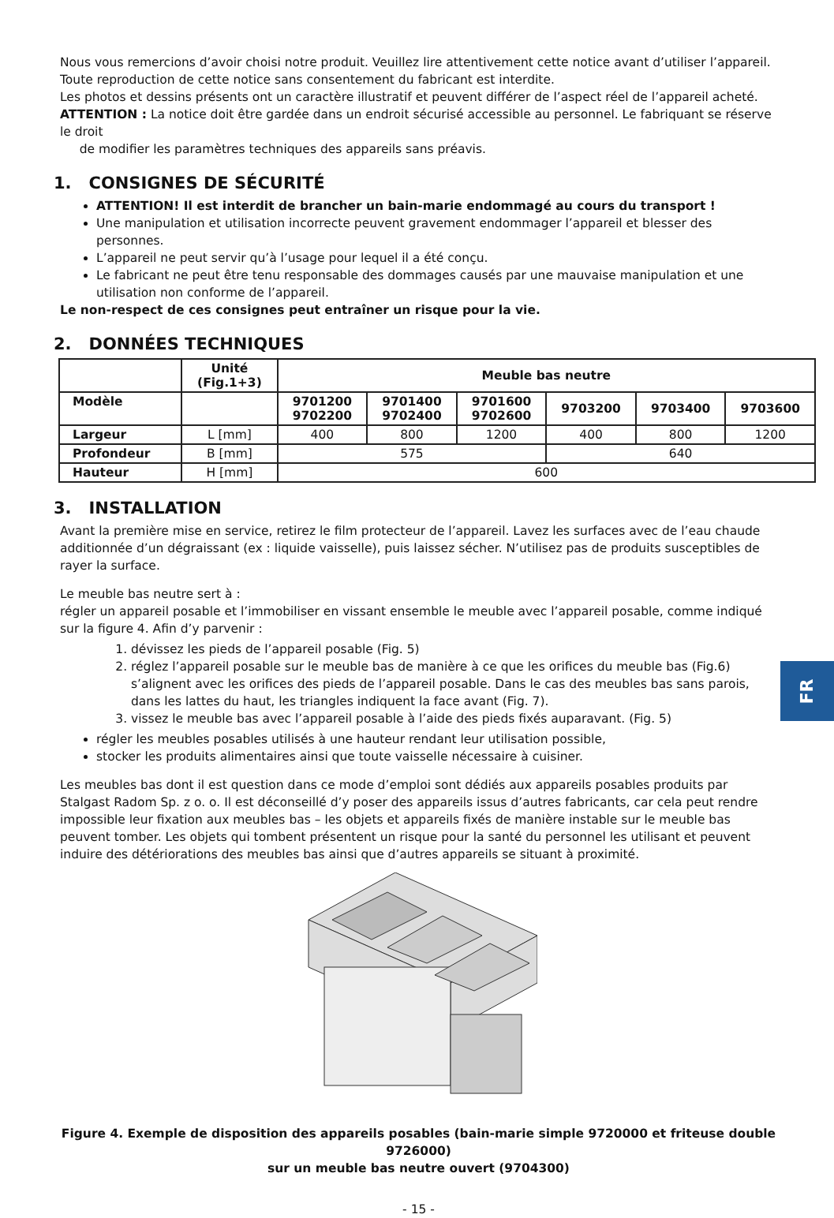FR
Nous vous remercions d’avoir choisi notre produit. Veuillez lire attentivement cette notice avant d’utiliser l’appareil.
Toute reproduction de cette notice sans consentement du fabricant est interdite.
Les photos et dessins présents ont un caractère illustratif et peuvent différer de l’aspect réel de l’appareil acheté.
ATTENTION : La notice doit être gardée dans un endroit sécurisé accessible au personnel. Le fabriquant se réserve le droit
de modifier les paramètres techniques des appareils sans préavis.
1. CONSIGNES DE SÉCURITÉ
ATTENTION! Il est interdit de brancher un bain-marie endommagé au cours du transport !
Une manipulation et utilisation incorrecte peuvent gravement endommager l’appareil et blesser des personnes.
L’appareil ne peut servir qu’à l’usage pour lequel il a été conçu.
Le fabricant ne peut être tenu responsable des dommages causés par une mauvaise manipulation et une utilisation non conforme de l’appareil.
Le non-respect de ces consignes peut entraîner un risque pour la vie.
2. DONNÉES TECHNIQUES
| | Unité (Fig.1+3) | Meuble bas neutre | | | | | |
| --- | --- | --- | --- | --- | --- | --- | --- |
| Modèle | | 9701200 9702200 | 9701400 9702400 | 9701600 9702600 | 9703200 | 9703400 | 9703600 |
| Largeur | L [mm] | 400 | 800 | 1200 | 400 | 800 | 1200 |
| Profondeur | B [mm] | 575 | | | 640 | | |
| Hauteur | H [mm] | 600 | | | | | |
3. INSTALLATION
Avant la première mise en service, retirez le film protecteur de l’appareil. Lavez les surfaces avec de l’eau chaude additionnée d’un dégraissant (ex : liquide vaisselle), puis laissez sécher. N’utilisez pas de produits susceptibles de rayer la surface.
Le meuble bas neutre sert à :
régler un appareil posable et l’immobiliser en vissant ensemble le meuble avec l’appareil posable, comme indiqué sur la figure 4. Afin d’y parvenir :
1. dévissez les pieds de l’appareil posable (Fig. 5)
2. réglez l’appareil posable sur le meuble bas de manière à ce que les orifices du meuble bas (Fig.6) s’alignent avec les orifices des pieds de l’appareil posable. Dans le cas des meubles bas sans parois, dans les lattes du haut, les triangles indiquent la face avant (Fig. 7).
3. vissez le meuble bas avec l’appareil posable à l’aide des pieds fixés auparavant. (Fig. 5)
régler les meubles posables utilisés à une hauteur rendant leur utilisation possible,
stocker les produits alimentaires ainsi que toute vaisselle nécessaire à cuisiner.
Les meubles bas dont il est question dans ce mode d’emploi sont dédiés aux appareils posables produits par Stalgast Radom Sp. z o. o. Il est déconseillé d’y poser des appareils issus d’autres fabricants, car cela peut rendre impossible leur fixation aux meubles bas – les objets et appareils fixés de manière instable sur le meuble bas peuvent tomber. Les objets qui tombent présentent un risque pour la santé du personnel les utilisant et peuvent induire des détériorations des meubles bas ainsi que d’autres appareils se situant à proximité.
Figure 4. Exemple de disposition des appareils posables (bain-marie simple 9720000 et friteuse double 9726000)
sur un meuble bas neutre ouvert (9704300)
- 15 -